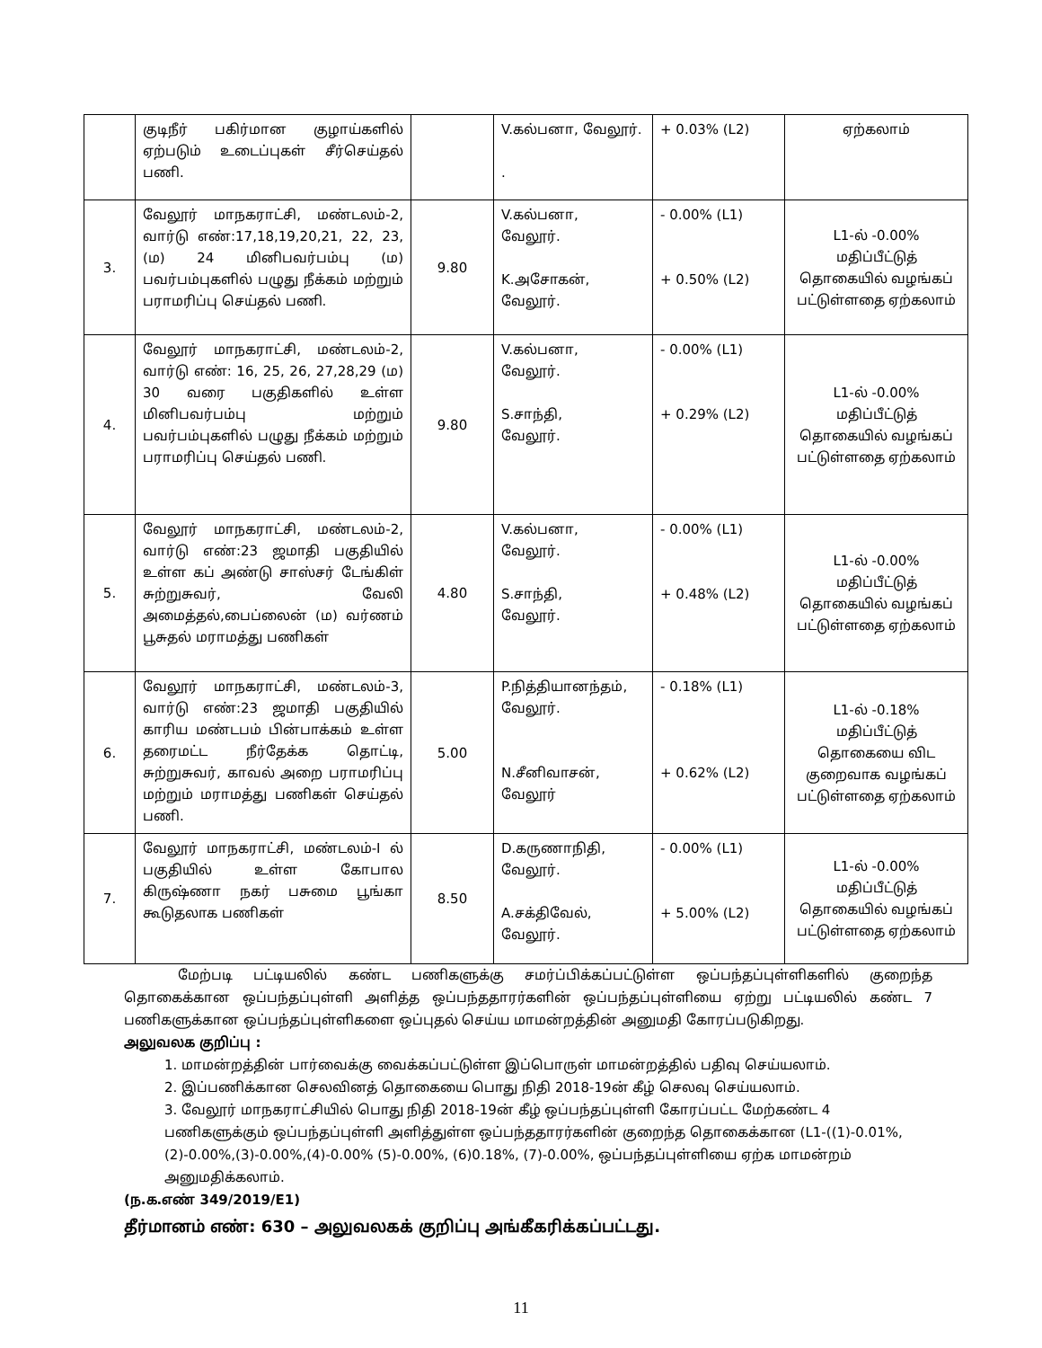| | குடிநீர் பகிர்மான குழாய்களில் ஏற்படும் உடைப்புகள் சீர்செய்தல் பணி. | | V.கல்பனா, வேலூர். . | + 0.03% (L2) | ஏற்கலாம் |
| 3. | வேலூர் மாநகராட்சி, மண்டலம்-2, வார்டு எண்:17,18,19,20,21, 22, 23, (ம) 24 மினிபவர்பம்பு (ம) பவர்பம்புகளில் பழுது நீக்கம் மற்றும் பராமரிப்பு செய்தல் பணி. | 9.80 | V.கல்பனா, வேலூர். K.அசோகன், வேலூர். | - 0.00% (L1) + 0.50% (L2) | L1-ல் -0.00% மதிப்பீட்டுத் தொகையில் வழங்கப் பட்டுள்ளதை ஏற்கலாம் |
| 4. | வேலூர் மாநகராட்சி, மண்டலம்-2, வார்டு எண்: 16, 25, 26, 27,28,29 (ம) 30 வரை பகுதிகளில் உள்ள மினிபவர்பம்பு மற்றும் பவர்பம்புகளில் பழுது நீக்கம் மற்றும் பராமரிப்பு செய்தல் பணி. | 9.80 | V.கல்பனா, வேலூர். S.சாந்தி, வேலூர். | - 0.00% (L1) + 0.29% (L2) | L1-ல் -0.00% மதிப்பீட்டுத் தொகையில் வழங்கப் பட்டுள்ளதை ஏற்கலாம் |
| 5. | வேலூர் மாநகராட்சி, மண்டலம்-2, வார்டு எண்:23 ஜமாதி பகுதியில் உள்ள கப் அண்டு சாஸ்சர் டேங்கிள் சுற்றுசுவர், வேலி அமைத்தல்,பைப்லைன் (ம) வர்ணம் பூசுதல் மராமத்து பணிகள் | 4.80 | V.கல்பனா, வேலூர். S.சாந்தி, வேலூர். | - 0.00% (L1) + 0.48% (L2) | L1-ல் -0.00% மதிப்பீட்டுத் தொகையில் வழங்கப் பட்டுள்ளதை ஏற்கலாம் |
| 6. | வேலூர் மாநகராட்சி, மண்டலம்-3, வார்டு எண்:23 ஜமாதி பகுதியில் காரிய மண்டபம் பின்பாக்கம் உள்ள தரைமட்ட நீர்தேக்க தொட்டி, சுற்றுசுவர், காவல் அறை பராமரிப்பு மற்றும் மராமத்து பணிகள் செய்தல் பணி. | 5.00 | P.நித்தியானந்தம், வேலூர். N.சீனிவாசன், வேலூர் | - 0.18% (L1) + 0.62% (L2) | L1-ல் -0.18% மதிப்பீட்டுத் தொகையை விட குறைவாக வழங்கப் பட்டுள்ளதை ஏற்கலாம் |
| 7. | வேலூர் மாநகராட்சி, மண்டலம்-I ல் பகுதியில் உள்ள கோபால கிருஷ்ணா நகர் பசுமை பூங்கா கூடுதலாக பணிகள் | 8.50 | D.கருணாநிதி, வேலூர். A.சக்திவேல், வேலூர். | - 0.00% (L1) + 5.00% (L2) | L1-ல் -0.00% மதிப்பீட்டுத் தொகையில் வழங்கப் பட்டுள்ளதை ஏற்கலாம் |
மேற்படி பட்டியலில் கண்ட பணிகளுக்கு சமர்ப்பிக்கப்பட்டுள்ள ஒப்பந்தப்புள்ளிகளில் குறைந்த தொகைக்கான ஒப்பந்தப்புள்ளி அளித்த ஒப்பந்ததாரர்களின் ஒப்பந்தப்புள்ளியை ஏற்று பட்டியலில் கண்ட 7 பணிகளுக்கான ஒப்பந்தப்புள்ளிகளை ஒப்புதல் செய்ய மாமன்றத்தின் அனுமதி கோரப்படுகிறது.
அலுவலக குறிப்பு :
1. மாமன்றத்தின் பார்வைக்கு வைக்கப்பட்டுள்ள இப்பொருள் மாமன்றத்தில் பதிவு செய்யலாம்.
2. இப்பணிக்கான செலவினத் தொகையை பொது நிதி 2018-19ன் கீழ் செலவு செய்யலாம்.
3. வேலூர் மாநகராட்சியில் பொது நிதி 2018-19ன் கீழ் ஒப்பந்தப்புள்ளி கோரப்பட்ட மேற்கண்ட 4 பணிகளுக்கும் ஒப்பந்தப்புள்ளி அளித்துள்ள ஒப்பந்ததாரர்களின் குறைந்த தொகைக்கான (L1-((1)-0.01%,(2)-0.00%,(3)-0.00%,(4)-0.00% (5)-0.00%, (6)0.18%, (7)-0.00%, ஒப்பந்தப்புள்ளியை ஏற்க மாமன்றம் அனுமதிக்கலாம்.
(ந.க.எண் 349/2019/E1)
தீர்மானம் எண்: 630 – அலுவலகக் குறிப்பு அங்கீகரிக்கப்பட்டது.
11